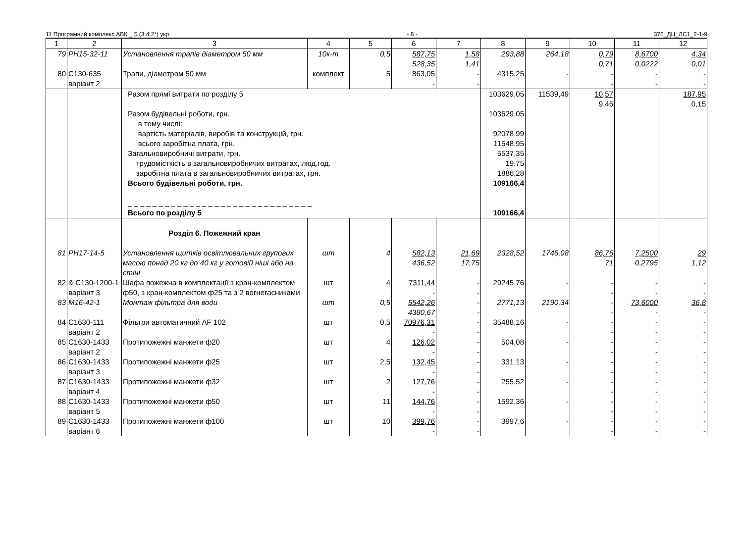11 Програмний комплекс АВК _ 5 (3.4.2*) укр. - 8 - 376_ДЦ_ЛС1_2-1-9
| 1 | 2 | 3 | 4 | 5 | 6 | 7 | 8 | 9 | 10 | 11 | 12 |
| --- | --- | --- | --- | --- | --- | --- | --- | --- | --- | --- | --- |
| 79 | РН15-32-11 | Установлення трапів діаметром 50 мм | 10к-т | 0,5 | 587,75 528,35 | 1,58 1,41 | 293,88 | 264,18 | 0,79 0,71 | 8,6700 0,0222 | 4,34 0,01 |
| 80 | С130-635 варіант 2 | Трапи, діаметром 50 мм | комплект | 5 | 863,05 - | - - | 4315,25 | - | - - | - - | - - |
| | | Разом прямі витрати по розділу 5 Разом будівельні роботи, грн. в тому числі: вартість матеріалів, виробів та конструкцій, грн. всього заробітна плата, грн. Загальновиробничі витрати, грн. трудомісткість в загальновиробничих витратах, люд.год. заробітна плата в загальновиробничих витратах, грн. Всього будівельні роботи, грн. _ _ _ _ _ _ _ _ _ _ _ _ _ _ _ _ _ _ _ _ _ _ _ _ _ _ _ _ _ _ Всього по розділу 5 | | | | | 103629,05 103629,05 92078,99 11548,95 5537,35 19,75 1886,28 109166,4 109166,4 | 11539,49 | 10,57 9,46 | | 187,95 0,15 |
| | | Розділ 6. Пожежний кран | | | | | | | | | |
| 81 | РН17-14-5 | Установлення щитків освітлювальних групових масою понад 20 кг до 40 кг у готовій ніші або на стіні | шт | 4 | 582,13 436,52 | 21,69 17,75 | 2328,52 | 1746,08 | 86,76 71 | 7,2500 0,2795 | 29 1,12 |
| 82 | & С130-1200-1 варіант 3 | Шафа пожежна в комплектації з кран-комплектом ф50, з кран-комплектом ф25 та з 2 вогнегасниками | шт | 4 | 7311,44 - | - - | 29245,76 | - | - - | - - | - - |
| 83 | М16-42-1 | Монтаж фільтра для води | шт | 0,5 | 5542,26 4380,67 | - - | 2771,13 | 2190,34 | - - | 73,6000 - | 36,8 - |
| 84 | С1630-111 варіант 2 | Фільтри автоматичний AF 102 | шт | 0,5 | 70976,31 - | - - | 35488,16 | - | - - | - - | - - |
| 85 | С1630-1433 варіант 2 | Протипожежні манжети ф20 | шт | 4 | 126,02 - | - - | 504,08 | - | - - | - - | - - |
| 86 | С1630-1433 варіант 3 | Протипожежні манжети ф25 | шт | 2,5 | 132,45 - | - - | 331,13 | - | - - | - - | - - |
| 87 | С1630-1433 варіант 4 | Протипожежні манжети ф32 | шт | 2 | 127,76 - | - - | 255,52 | - | - - | - - | - - |
| 88 | С1630-1433 варіант 5 | Протипожежні манжети ф50 | шт | 11 | 144,76 - | - - | 1592,36 | - | - - | - - | - - |
| 89 | С1630-1433 варіант 6 | Протипожежні манжети ф100 | шт | 10 | 399,76 - | - - | 3997,6 | - | - - | - - | - - |